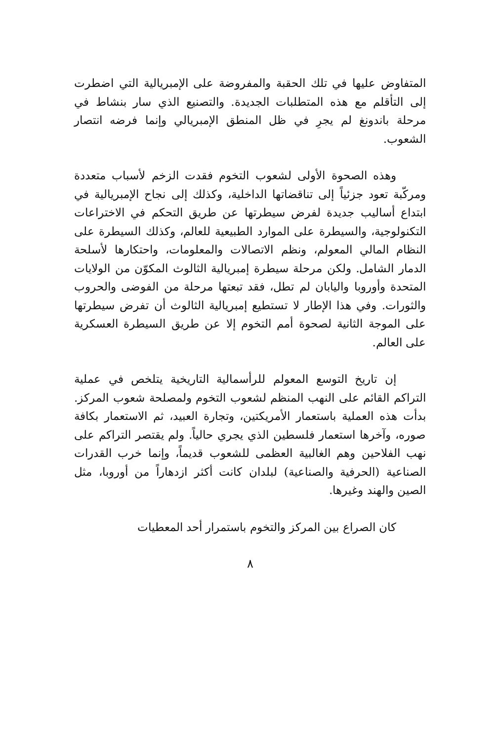المتفاوض عليها في تلك الحقبة والمفروضة على الإمبريالية التي اضطرت إلى التأقلم مع هذه المتطلبات الجديدة. والتصنيع الذي سار بنشاط في مرحلة باندونغ لم يجرِ في ظل المنطق الإمبريالي وإنما فرضه انتصار الشعوب.
وهذه الصحوة الأولى لشعوب التخوم فقدت الزخم لأسباب متعددة ومركّبة تعود جزئياً إلى تناقضاتها الداخلية، وكذلك إلى نجاح الإمبريالية في ابتداع أساليب جديدة لفرض سيطرتها عن طريق التحكم في الاختراعات التكنولوجية، والسيطرة على الموارد الطبيعية للعالم، وكذلك السيطرة على النظام المالي المعولم، ونظم الاتصالات والمعلومات، واحتكارها لأسلحة الدمار الشامل. ولكن مرحلة سيطرة إمبريالية الثالوث المكوّن من الولايات المتحدة وأوروبا واليابان لم تطل، فقد تبعتها مرحلة من الفوضى والحروب والثورات. وفي هذا الإطار لا تستطيع إمبريالية الثالوث أن تفرض سيطرتها على الموجة الثانية لصحوة أمم التخوم إلا عن طريق السيطرة العسكرية على العالم.
إن تاريخ التوسع المعولم للرأسمالية التاريخية يتلخص في عملية التراكم القائم على النهب المنظم لشعوب التخوم ولمصلحة شعوب المركز. بدأت هذه العملية باستعمار الأمريكتين، وتجارة العبيد، ثم الاستعمار بكافة صوره، وآخرها استعمار فلسطين الذي يجري حالياً. ولم يقتصر التراكم على نهب الفلاحين وهم الغالبية العظمى للشعوب قديماً، وإنما خرب القدرات الصناعية (الحرفية والصناعية) لبلدان كانت أكثر ازدهاراً من أوروبا، مثل الصين والهند وغيرها.
كان الصراع بين المركز والتخوم باستمرار أحد المعطيات
٨